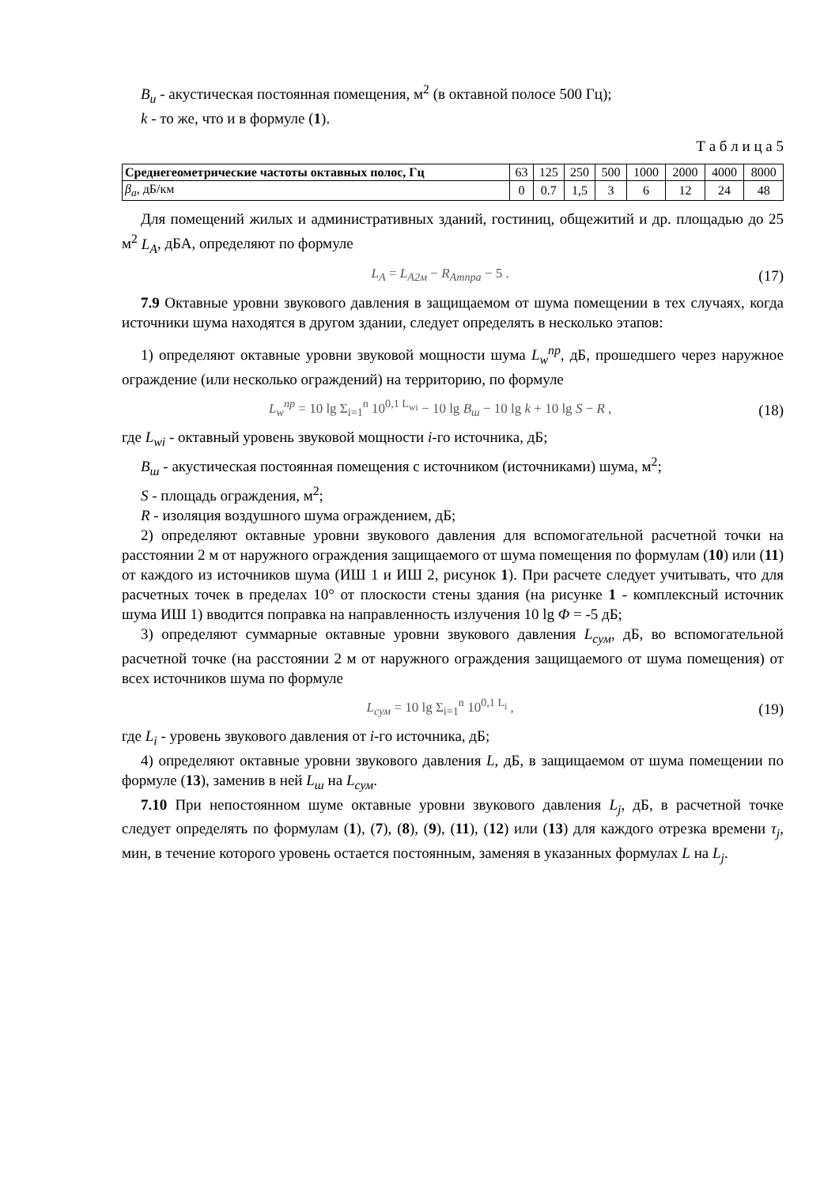B<sub>u</sub> - акустическая постоянная помещения, м<sup>2</sup> (в октавной полосе 500 Гц);
k - то же, что и в формуле (1).
Т а б л и ц а 5
| Среднегеометрические частоты октавных полос, Гц | 63 | 125 | 250 | 500 | 1000 | 2000 | 4000 | 8000 |
| β<sub>a</sub> , дБ/км | 0 | 0.7 | 1,5 | 3 | 6 | 12 | 24 | 48 |
Для помещений жилых и административных зданий, гостиниц, общежитий и др. площадью до 25 м<sup>2</sup> L<sub>A</sub>, дБА, определяют по формуле
L<sub>A</sub> = L<sub>A2м</sub> − R<sub>Aтпра</sub> − 5 . (17)
7.9 Октавные уровни звукового давления в защищаемом от шума помещении в тех случаях, когда источники шума находятся в другом здании, следует определять в несколько этапов:
1) определяют октавные уровни звуковой мощности шума L<sub>w</sub><sup>пр</sup>, дБ, прошедшего через наружное ограждение (или несколько ограждений) на территорию, по формуле
L<sub>w</sub><sup>пр</sup> = 10 lg Σ<sub>i=1</sub><sup>n</sup> 10<sup>0,1 L<sub>wi</sub></sup> − 10 lg B<sub>ш</sub> − 10 lg k + 10 lg S − R , (18)
где L<sub>wi</sub> - октавный уровень звуковой мощности i-го источника, дБ;
B<sub>ш</sub> - акустическая постоянная помещения с источником (источниками) шума, м<sup>2</sup>;
S - площадь ограждения, м<sup>2</sup>;
R - изоляция воздушного шума ограждением, дБ;
2) определяют октавные уровни звукового давления для вспомогательной расчетной точки на расстоянии 2 м от наружного ограждения защищаемого от шума помещения по формулам (10) или (11) от каждого из источников шума (ИШ 1 и ИШ 2, рисунок 1). При расчете следует учитывать, что для расчетных точек в пределах 10° от плоскости стены здания (на рисунке 1 - комплексный источник шума ИШ 1) вводится поправка на направленность излучения 10 lg Φ = -5 дБ;
3) определяют суммарные октавные уровни звукового давления L<sub>сум</sub>, дБ, во вспомогательной расчетной точке (на расстоянии 2 м от наружного ограждения защищаемого от шума помещения) от всех источников шума по формуле
L<sub>сум</sub> = 10 lg Σ<sub>i=1</sub><sup>n</sup> 10<sup>0,1 L<sub>i</sub></sup> , (19)
где L<sub>i</sub> - уровень звукового давления от i-го источника, дБ;
4) определяют октавные уровни звукового давления L, дБ, в защищаемом от шума помещении по формуле (13), заменив в ней L<sub>ш</sub> на L<sub>сум</sub>.
7.10 При непостоянном шуме октавные уровни звукового давления L<sub>j</sub>, дБ, в расчетной точке следует определять по формулам (1), (7), (8), (9), (11), (12) или (13) для каждого отрезка времени τ<sub>j</sub>, мин, в течение которого уровень остается постоянным, заменяя в указанных формулах L на L<sub>j</sub>.